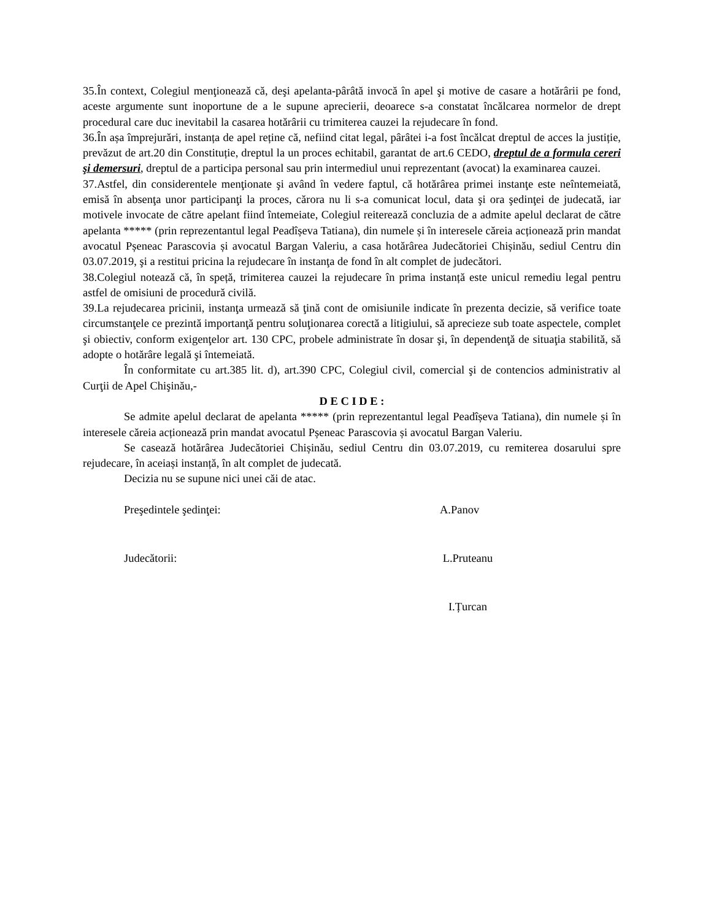35.În context, Colegiul menţionează că, deşi apelanta-pârâtă invocă în apel şi motive de casare a hotărârii pe fond, aceste argumente sunt inoportune de a le supune aprecierii, deoarece s-a constatat încălcarea normelor de drept procedural care duc inevitabil la casarea hotărârii cu trimiterea cauzei la rejudecare în fond.
36.În așa împrejurări, instanța de apel reține că, nefiind citat legal, pârâtei i-a fost încălcat dreptul de acces la justiție, prevăzut de art.20 din Constituție, dreptul la un proces echitabil, garantat de art.6 CEDO, dreptul de a formula cereri şi demersuri, dreptul de a participa personal sau prin intermediul unui reprezentant (avocat) la examinarea cauzei.
37.Astfel, din considerentele menţionate şi având în vedere faptul, că hotărârea primei instanţe este neîntemeiată, emisă în absenţa unor participanţi la proces, cărora nu li s-a comunicat locul, data şi ora şedinţei de judecată, iar motivele invocate de către apelant fiind întemeiate, Colegiul reiterează concluzia de a admite apelul declarat de către apelanta ***** (prin reprezentantul legal Peadîșeva Tatiana), din numele și în interesele căreia acționează prin mandat avocatul Pșeneac Parascovia și avocatul Bargan Valeriu, a casa hotărârea Judecătoriei Chișinău, sediul Centru din 03.07.2019, şi a restitui pricina la rejudecare în instanţa de fond în alt complet de judecători.
38.Colegiul notează că, în speță, trimiterea cauzei la rejudecare în prima instanță este unicul remediu legal pentru astfel de omisiuni de procedură civilă.
39.La rejudecarea pricinii, instanţa urmează să ţină cont de omisiunile indicate în prezenta decizie, să verifice toate circumstanţele ce prezintă importanţă pentru soluţionarea corectă a litigiului, să aprecieze sub toate aspectele, complet şi obiectiv, conform exigenţelor art. 130 CPC, probele administrate în dosar şi, în dependenţă de situaţia stabilită, să adopte o hotărâre legală şi întemeiată.
În conformitate cu art.385 lit. d), art.390 CPC, Colegiul civil, comercial şi de contencios administrativ al Curţii de Apel Chişinău,-
D E C I D E :
Se admite apelul declarat de apelanta ***** (prin reprezentantul legal Peadîșeva Tatiana), din numele și în interesele căreia acționează prin mandat avocatul Pșeneac Parascovia și avocatul Bargan Valeriu.
Se casează hotărârea Judecătoriei Chișinău, sediul Centru din 03.07.2019, cu remiterea dosarului spre rejudecare, în aceiași instanță, în alt complet de judecată.
Decizia nu se supune nici unei căi de atac.
Preşedintele şedinţei: A.Panov
Judecătorii: L.Pruteanu
I.Țurcan